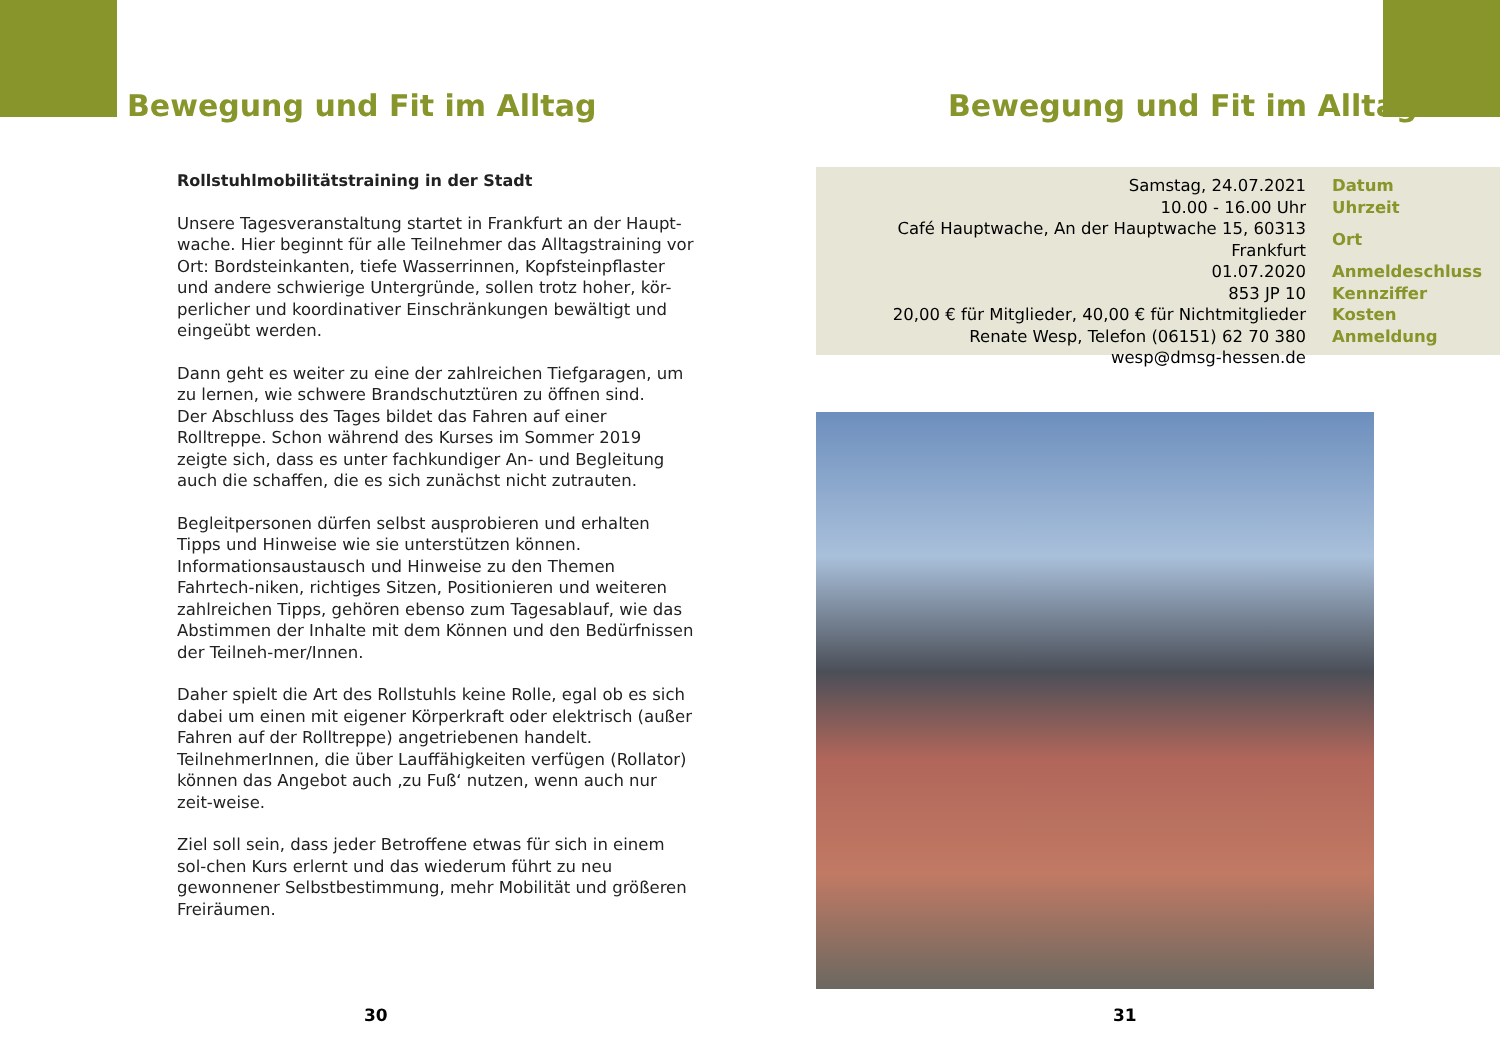Bewegung und Fit im Alltag
Rollstuhlmobilitätstraining in der Stadt
Unsere Tagesveranstaltung startet in Frankfurt an der Haupt-wache. Hier beginnt für alle Teilnehmer das Alltagstraining vor Ort: Bordsteinkanten, tiefe Wasserrinnen, Kopfsteinpflaster und andere schwierige Untergründe, sollen trotz hoher, kör-perlicher und koordinativer Einschränkungen bewältigt und eingeübt werden.
Dann geht es weiter zu eine der zahlreichen Tiefgaragen, um zu lernen, wie schwere Brandschutztüren zu öffnen sind.
Der Abschluss des Tages bildet das Fahren auf einer Rolltreppe. Schon während des Kurses im Sommer 2019 zeigte sich, dass es unter fachkundiger An- und Begleitung auch die schaffen, die es sich zunächst nicht zutrauten.
Begleitpersonen dürfen selbst ausprobieren und erhalten Tipps und Hinweise wie sie unterstützen können.
Informationsaustausch und Hinweise zu den Themen Fahrtech-niken, richtiges Sitzen, Positionieren und weiteren zahlreichen Tipps, gehören ebenso zum Tagesablauf, wie das Abstimmen der Inhalte mit dem Können und den Bedürfnissen der Teilneh-mer/Innen.
Daher spielt die Art des Rollstuhls keine Rolle, egal ob es sich dabei um einen mit eigener Körperkraft oder elektrisch (außer Fahren auf der Rolltreppe) angetriebenen handelt.
TeilnehmerInnen, die über Lauffähigkeiten verfügen (Rollator) können das Angebot auch ‚zu Fuß‘ nutzen, wenn auch nur zeit-weise.
Ziel soll sein, dass jeder Betroffene etwas für sich in einem sol-chen Kurs erlernt und das wiederum führt zu neu gewonnener Selbstbestimmung, mehr Mobilität und größeren Freiräumen.
30
Bewegung und Fit im Alltag
| Samstag, 24.07.2021 | Datum |
| 10.00 - 16.00 Uhr | Uhrzeit |
| Café Hauptwache, An der Hauptwache 15, 60313 Frankfurt | Ort |
| 01.07.2020 | Anmeldeschluss |
| 853 JP 10 | Kennziffer |
| 20,00 € für Mitglieder, 40,00 € für Nichtmitglieder | Kosten |
| Renate Wesp, Telefon (06151) 62 70 380 | Anmeldung |
| wesp@dmsg-hessen.de | |
31